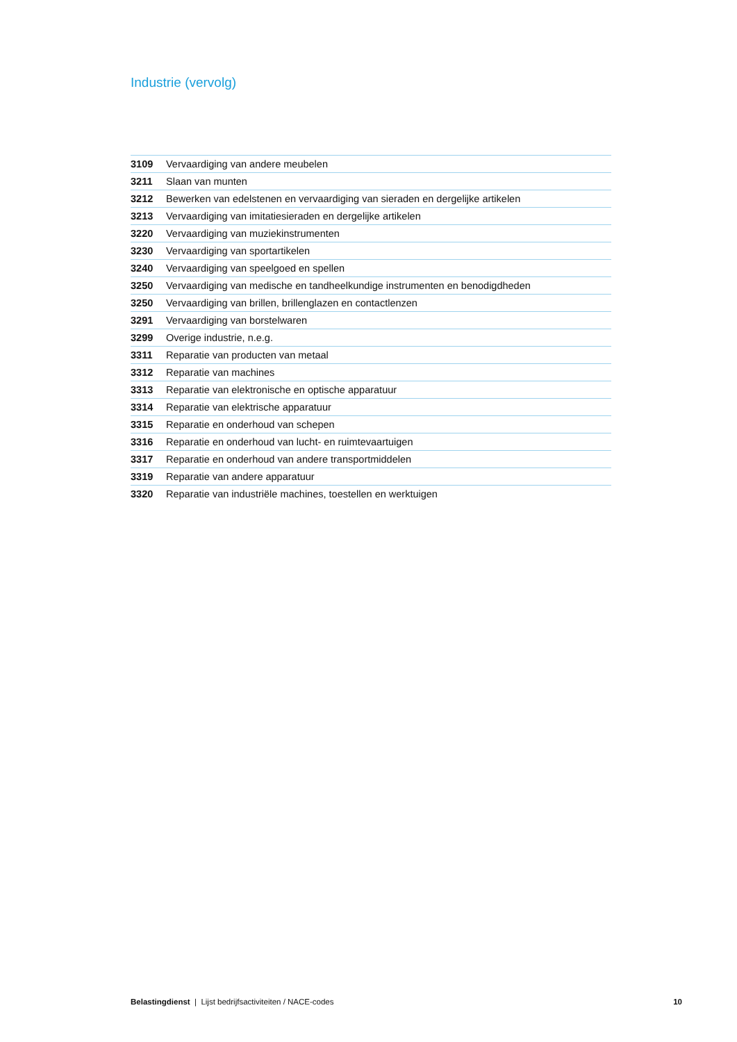Industrie (vervolg)
| 3109 | Vervaardiging van andere meubelen |
| 3211 | Slaan van munten |
| 3212 | Bewerken van edelstenen en vervaardiging van sieraden en dergelijke artikelen |
| 3213 | Vervaardiging van imitatiesieraden en dergelijke artikelen |
| 3220 | Vervaardiging van muziekinstrumenten |
| 3230 | Vervaardiging van sportartikelen |
| 3240 | Vervaardiging van speelgoed en spellen |
| 3250 | Vervaardiging van medische en tandheelkundige instrumenten en benodigdheden |
| 3250 | Vervaardiging van brillen, brillenglazen en contactlenzen |
| 3291 | Vervaardiging van borstelwaren |
| 3299 | Overige industrie, n.e.g. |
| 3311 | Reparatie van producten van metaal |
| 3312 | Reparatie van machines |
| 3313 | Reparatie van elektronische en optische apparatuur |
| 3314 | Reparatie van elektrische apparatuur |
| 3315 | Reparatie en onderhoud van schepen |
| 3316 | Reparatie en onderhoud van lucht- en ruimtevaartuigen |
| 3317 | Reparatie en onderhoud van andere transportmiddelen |
| 3319 | Reparatie van andere apparatuur |
| 3320 | Reparatie van industriële machines, toestellen en werktuigen |
Belastingdienst | Lijst bedrijfsactiviteiten / NACE-codes 10